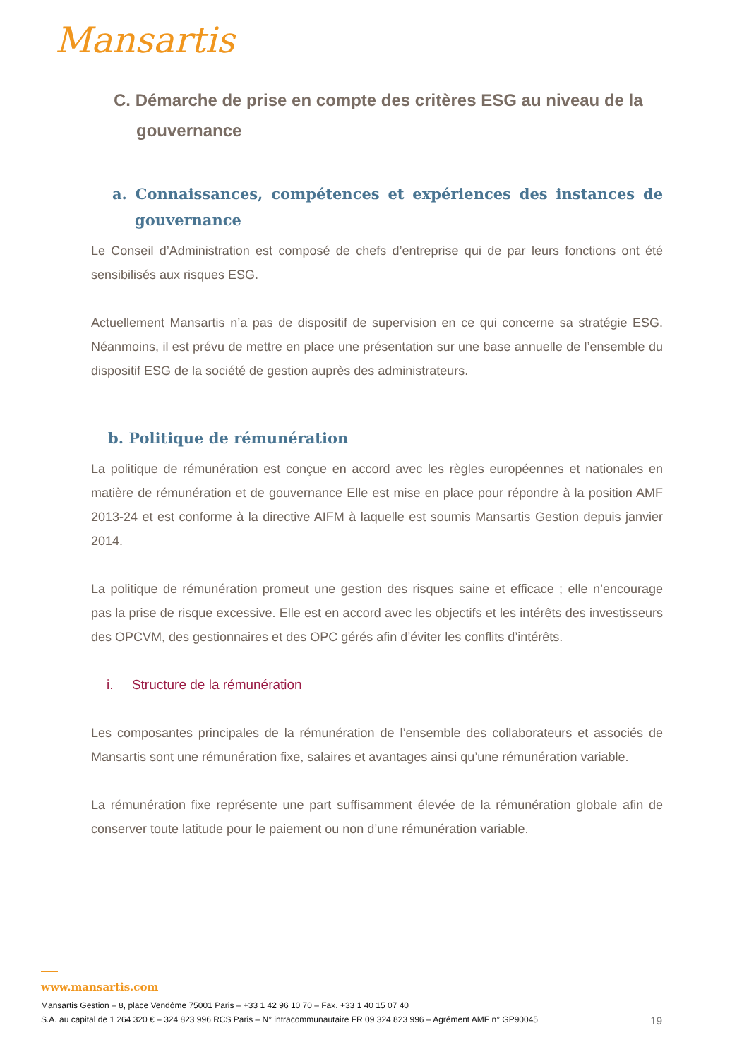Mansartis
C. Démarche de prise en compte des critères ESG au niveau de la gouvernance
a. Connaissances, compétences et expériences des instances de gouvernance
Le Conseil d’Administration est composé de chefs d’entreprise qui de par leurs fonctions ont été sensibilisés aux risques ESG.
Actuellement Mansartis n’a pas de dispositif de supervision en ce qui concerne sa stratégie ESG. Néanmoins, il est prévu de mettre en place une présentation sur une base annuelle de l’ensemble du dispositif ESG de la société de gestion auprès des administrateurs.
b. Politique de rémunération
La politique de rémunération est conçue en accord avec les règles européennes et nationales en matière de rémunération et de gouvernance Elle est mise en place pour répondre à la position AMF 2013-24 et est conforme à la directive AIFM à laquelle est soumis Mansartis Gestion depuis janvier 2014.
La politique de rémunération promeut une gestion des risques saine et efficace ; elle n’encourage pas la prise de risque excessive. Elle est en accord avec les objectifs et les intérêts des investisseurs des OPCVM, des gestionnaires et des OPC gérés afin d’éviter les conflits d’intérêts.
i. Structure de la rémunération
Les composantes principales de la rémunération de l’ensemble des collaborateurs et associés de Mansartis sont une rémunération fixe, salaires et avantages ainsi qu’une rémunération variable.
La rémunération fixe représente une part suffisamment élevée de la rémunération globale afin de conserver toute latitude pour le paiement ou non d’une rémunération variable.
www.mansartis.com
Mansartis Gestion – 8, place Vendôme 75001 Paris – +33 1 42 96 10 70 – Fax. +33 1 40 15 07 40
S.A. au capital de 1 264 320 € – 324 823 996 RCS Paris – N° intracommunautaire FR 09 324 823 996 – Agrément AMF n° GP90045 19